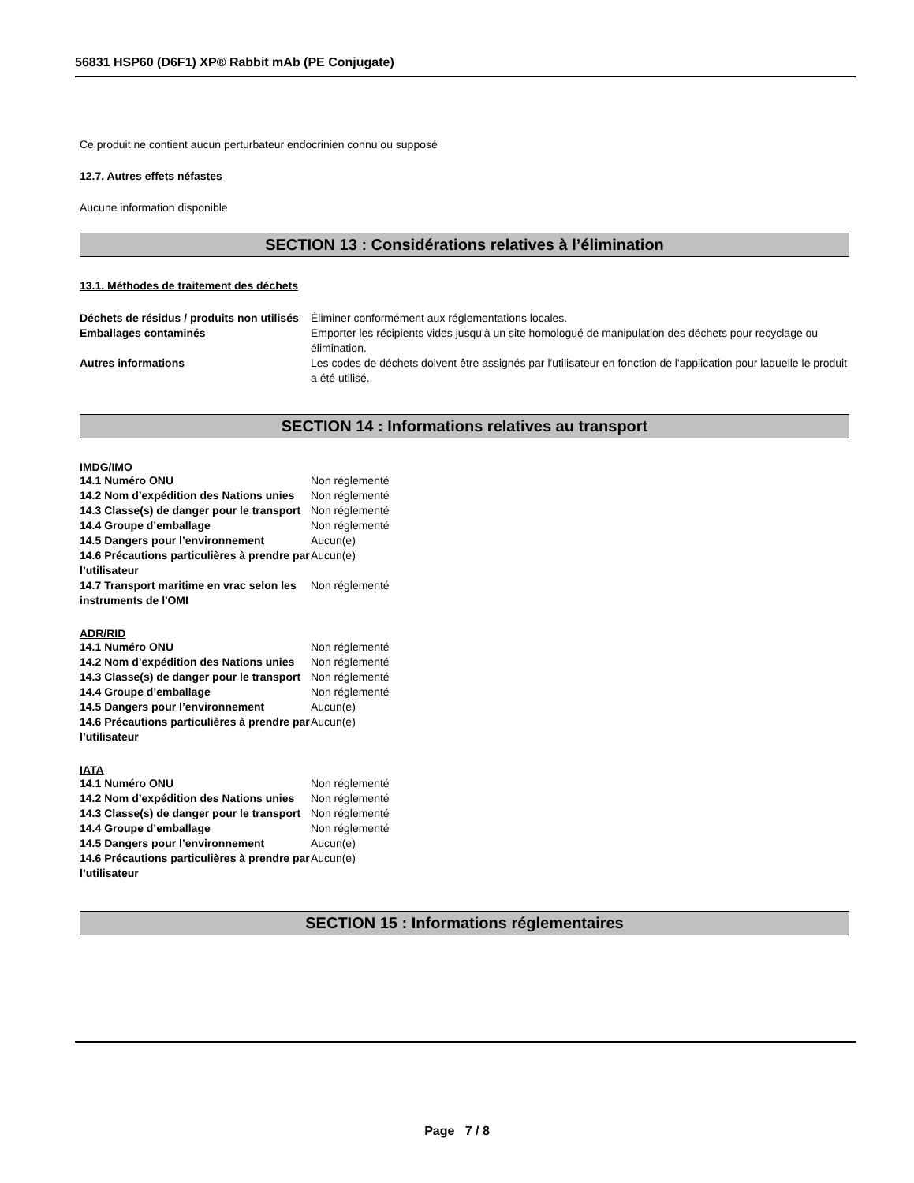56831 HSP60 (D6F1) XP® Rabbit mAb (PE Conjugate)
Ce produit ne contient aucun perturbateur endocrinien connu ou supposé
12.7. Autres effets néfastes
Aucune information disponible
SECTION 13 : Considérations relatives à l’élimination
13.1. Méthodes de traitement des déchets
| Déchets de résidus / produits non utilisés | Éliminer conformément aux réglementations locales. |
| Emballages contaminés | Emporter les récipients vides jusqu'à un site homologué de manipulation des déchets pour recyclage ou élimination. |
| Autres informations | Les codes de déchets doivent être assignés par l'utilisateur en fonction de l'application pour laquelle le produit a été utilisé. |
SECTION 14 : Informations relatives au transport
IMDG/IMO
| 14.1 Numéro ONU | Non réglementé |
| 14.2 Nom d’expédition des Nations unies | Non réglementé |
| 14.3 Classe(s) de danger pour le transport | Non réglementé |
| 14.4 Groupe d’emballage | Non réglementé |
| 14.5 Dangers pour l’environnement | Aucun(e) |
| 14.6 Précautions particulières à prendre par l’utilisateur | Aucun(e) |
| 14.7 Transport maritime en vrac selon les instruments de l'OMI | Non réglementé |
ADR/RID
| 14.1 Numéro ONU | Non réglementé |
| 14.2 Nom d’expédition des Nations unies | Non réglementé |
| 14.3 Classe(s) de danger pour le transport | Non réglementé |
| 14.4 Groupe d’emballage | Non réglementé |
| 14.5 Dangers pour l’environnement | Aucun(e) |
| 14.6 Précautions particulières à prendre par l’utilisateur | Aucun(e) |
IATA
| 14.1 Numéro ONU | Non réglementé |
| 14.2 Nom d’expédition des Nations unies | Non réglementé |
| 14.3 Classe(s) de danger pour le transport | Non réglementé |
| 14.4 Groupe d’emballage | Non réglementé |
| 14.5 Dangers pour l’environnement | Aucun(e) |
| 14.6 Précautions particulières à prendre par l’utilisateur | Aucun(e) |
SECTION 15 : Informations réglementaires
Page 7 / 8